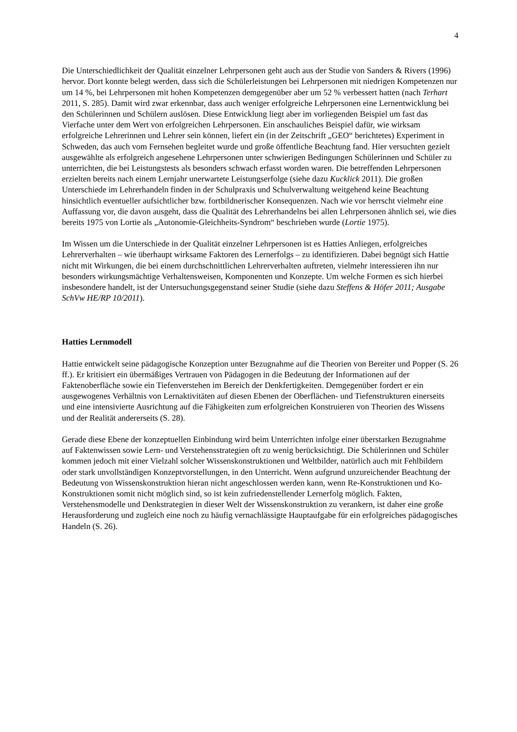4
Die Unterschiedlichkeit der Qualität einzelner Lehrpersonen geht auch aus der Studie von Sanders & Rivers (1996) hervor. Dort konnte belegt werden, dass sich die Schülerleistungen bei Lehrpersonen mit niedrigen Kompetenzen nur um 14 %, bei Lehrpersonen mit hohen Kompetenzen demgegenüber aber um 52 % verbessert hatten (nach Terhart 2011, S. 285). Damit wird zwar erkennbar, dass auch weniger erfolgreiche Lehrpersonen eine Lernentwicklung bei den Schülerinnen und Schülern auslösen. Diese Entwicklung liegt aber im vorliegenden Beispiel um fast das Vierfache unter dem Wert von erfolgreichen Lehrpersonen. Ein anschauliches Beispiel dafür, wie wirksam erfolgreiche Lehrerinnen und Lehrer sein können, liefert ein (in der Zeitschrift „GEO“ berichtetes) Experiment in Schweden, das auch vom Fernsehen begleitet wurde und große öffentliche Beachtung fand. Hier versuchten gezielt ausgewählte als erfolgreich angesehene Lehrpersonen unter schwierigen Bedingungen Schülerinnen und Schüler zu unterrichten, die bei Leistungstests als besonders schwach erfasst worden waren. Die betreffenden Lehrpersonen erzielten bereits nach einem Lernjahr unerwartete Leistungserfolge (siehe dazu Kucklick 2011). Die großen Unterschiede im Lehrerhandeln finden in der Schulpraxis und Schulverwaltung weitgehend keine Beachtung hinsichtlich eventueller aufsichtlicher bzw. fortbildnerischer Konsequenzen. Nach wie vor herrscht vielmehr eine Auffassung vor, die davon ausgeht, dass die Qualität des Lehrerhandelns bei allen Lehrpersonen ähnlich sei, wie dies bereits 1975 von Lortie als „Autonomie-Gleichheits-Syndrom“ beschrieben wurde (Lortie 1975).
Im Wissen um die Unterschiede in der Qualität einzelner Lehrpersonen ist es Hatties Anliegen, erfolgreiches Lehrerverhalten – wie überhaupt wirksame Faktoren des Lernerfolgs – zu identifizieren. Dabei begnügt sich Hattie nicht mit Wirkungen, die bei einem durchschnittlichen Lehrerverhalten auftreten, vielmehr interessieren ihn nur besonders wirkungsmächtige Verhaltensweisen, Komponenten und Konzepte. Um welche Formen es sich hierbei insbesondere handelt, ist der Untersuchungsgegenstand seiner Studie (siehe dazu Steffens & Höfer 2011; Ausgabe SchVw HE/RP 10/2011).
Hatties Lernmodell
Hattie entwickelt seine pädagogische Konzeption unter Bezugnahme auf die Theorien von Bereiter und Popper (S. 26 ff.). Er kritisiert ein übermäßiges Vertrauen von Pädagogen in die Bedeutung der Informationen auf der Faktenoberfläche sowie ein Tiefenverstehen im Bereich der Denkfertigkeiten. Demgegenüber fordert er ein ausgewogenes Verhältnis von Lernaktivitäten auf diesen Ebenen der Oberflächen- und Tiefenstrukturen einerseits und eine intensivierte Ausrichtung auf die Fähigkeiten zum erfolgreichen Konstruieren von Theorien des Wissens und der Realität andererseits (S. 28).
Gerade diese Ebene der konzeptuellen Einbindung wird beim Unterrichten infolge einer überstarken Bezugnahme auf Faktenwissen sowie Lern- und Verstehensstrategien oft zu wenig berücksichtigt. Die Schülerinnen und Schüler kommen jedoch mit einer Vielzahl solcher Wissenskonstruktionen und Weltbilder, natürlich auch mit Fehlbildern oder stark unvollständigen Konzeptvorstellungen, in den Unterricht. Wenn aufgrund unzureichender Beachtung der Bedeutung von Wissenskonstruktion hieran nicht angeschlossen werden kann, wenn Re-Konstruktionen und Ko-Konstruktionen somit nicht möglich sind, so ist kein zufriedenstellender Lernerfolg möglich. Fakten, Verstehensmodelle und Denkstrategien in dieser Welt der Wissenskonstruktion zu verankern, ist daher eine große Herausforderung und zugleich eine noch zu häufig vernachlässigte Hauptaufgabe für ein erfolgreiches pädagogisches Handeln (S. 26).